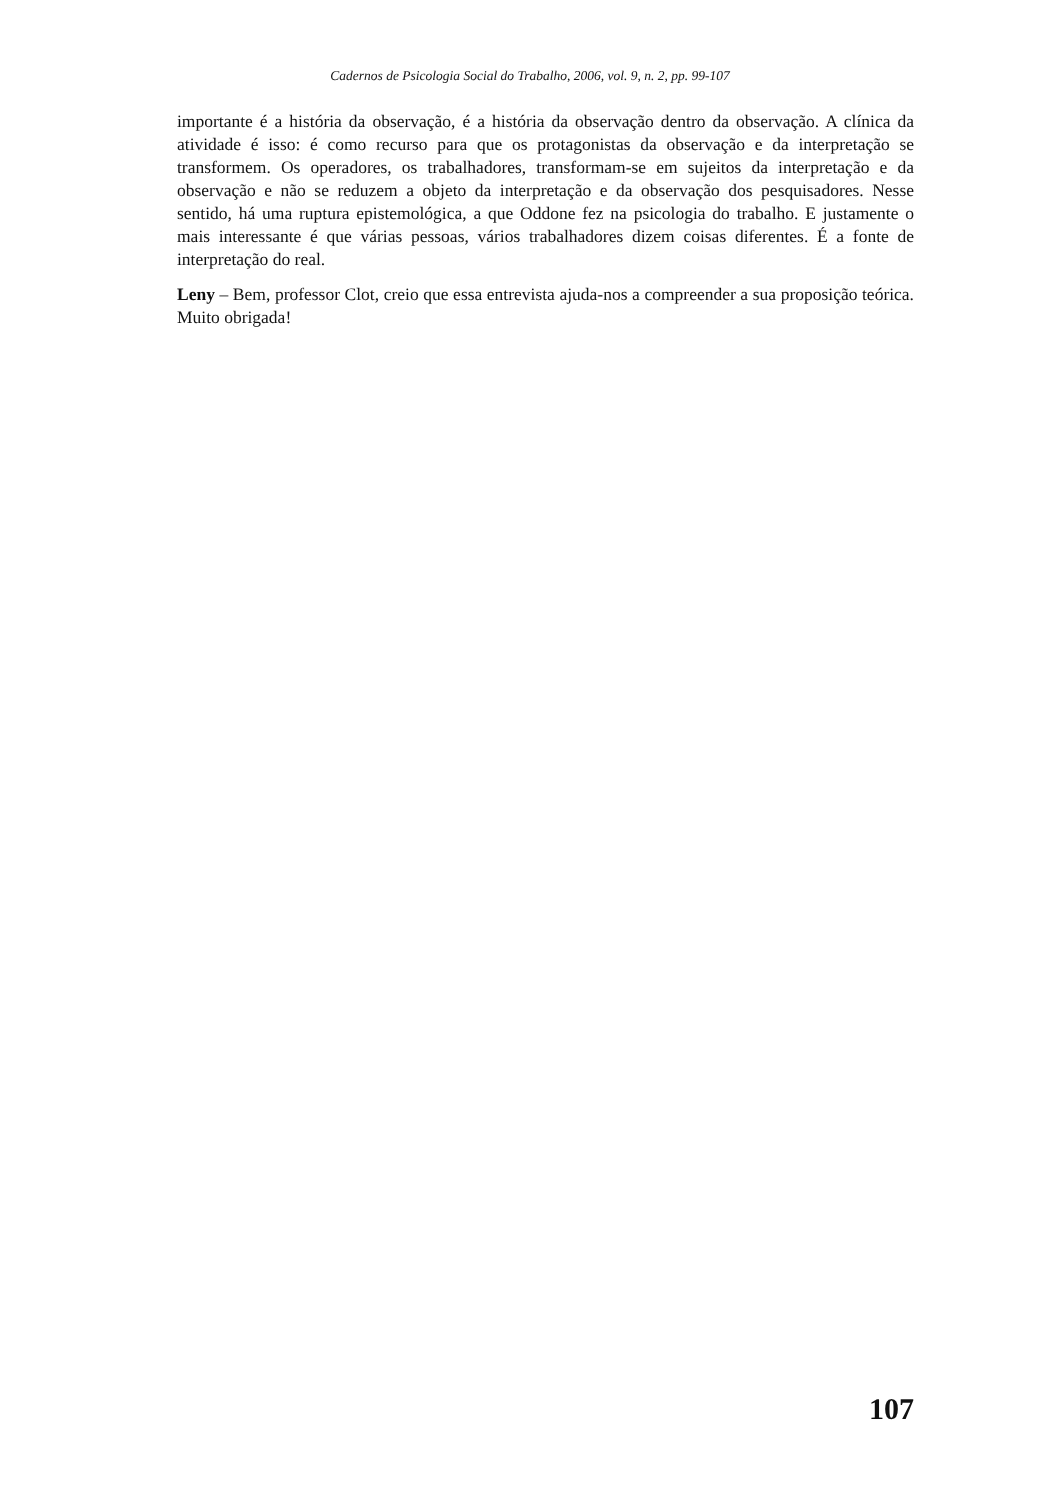Cadernos de Psicologia Social do Trabalho, 2006, vol. 9, n. 2, pp. 99-107
importante é a história da observação, é a história da observação dentro da observação. A clínica da atividade é isso: é como recurso para que os protagonistas da observação e da interpretação se transformem. Os operadores, os trabalhadores, transformam-se em sujeitos da interpretação e da observação e não se reduzem a objeto da interpretação e da observação dos pesquisadores. Nesse sentido, há uma ruptura epistemológica, a que Oddone fez na psicologia do trabalho. E justamente o mais interessante é que várias pessoas, vários trabalhadores dizem coisas diferentes. É a fonte de interpretação do real.
Leny – Bem, professor Clot, creio que essa entrevista ajuda-nos a compreender a sua proposição teórica. Muito obrigada!
107